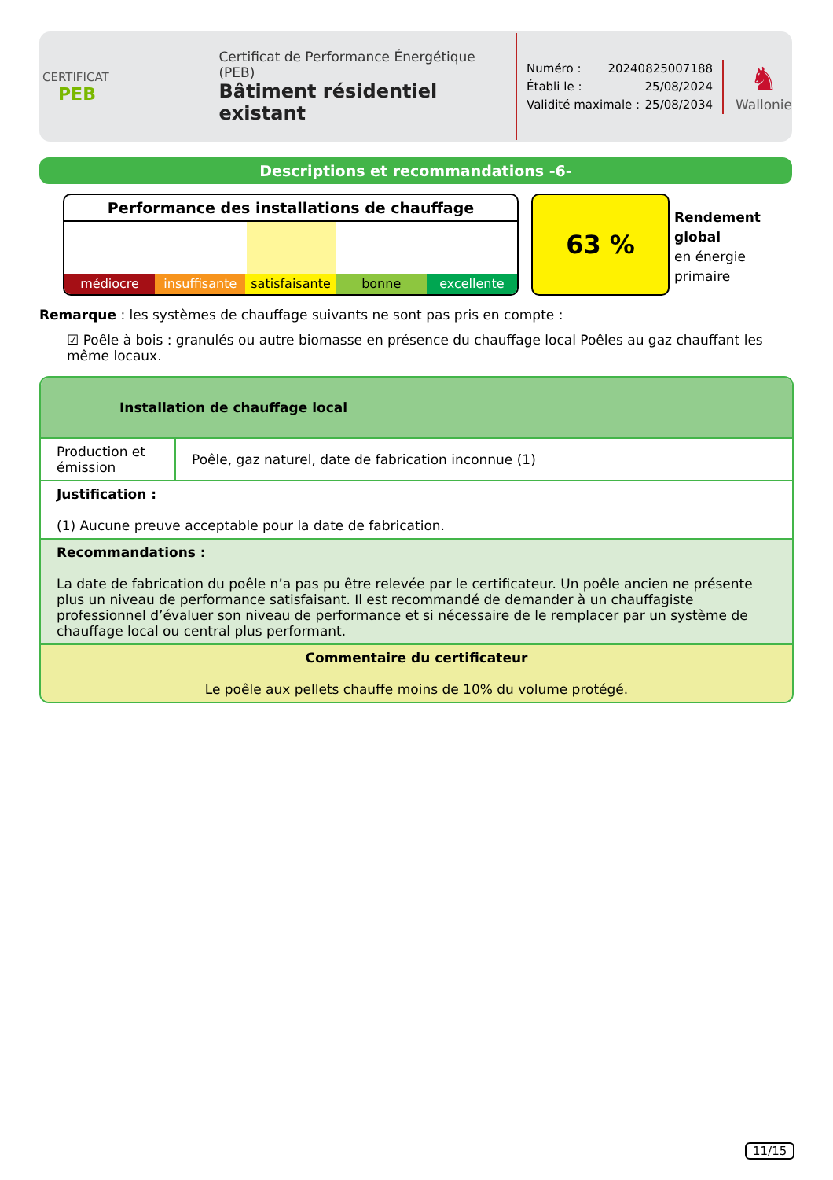CERTIFICAT
PEB
Certificat de Performance Énergétique (PEB)
Bâtiment résidentiel existant
Numéro : 20240825007188
Établi le : 25/08/2024
Validité maximale : 25/08/2034
♞
Wallonie
Descriptions et recommandations -6-
Performance des installations de chauffage
médiocre insuffisante satisfaisante bonne excellente
63 %
Rendement
global
en énergie
primaire
Remarque : les systèmes de chauffage suivants ne sont pas pris en compte :
☑ Poêle à bois : granulés ou autre biomasse en présence du chauffage local Poêles au gaz chauffant les même locaux.
Installation de chauffage local
| Production et émission | Poêle, gaz naturel, date de fabrication inconnue (1) |
| Justification : (1) Aucune preuve acceptable pour la date de fabrication. | |
| Recommandations : La date de fabrication du poêle n’a pas pu être relevée par le certificateur. Un poêle ancien ne présente plus un niveau de performance satisfaisant. Il est recommandé de demander à un chauffagiste professionnel d’évaluer son niveau de performance et si nécessaire de le remplacer par un système de chauffage local ou central plus performant. | |
| Commentaire du certificateur Le poêle aux pellets chauffe moins de 10% du volume protégé. | |
11/15